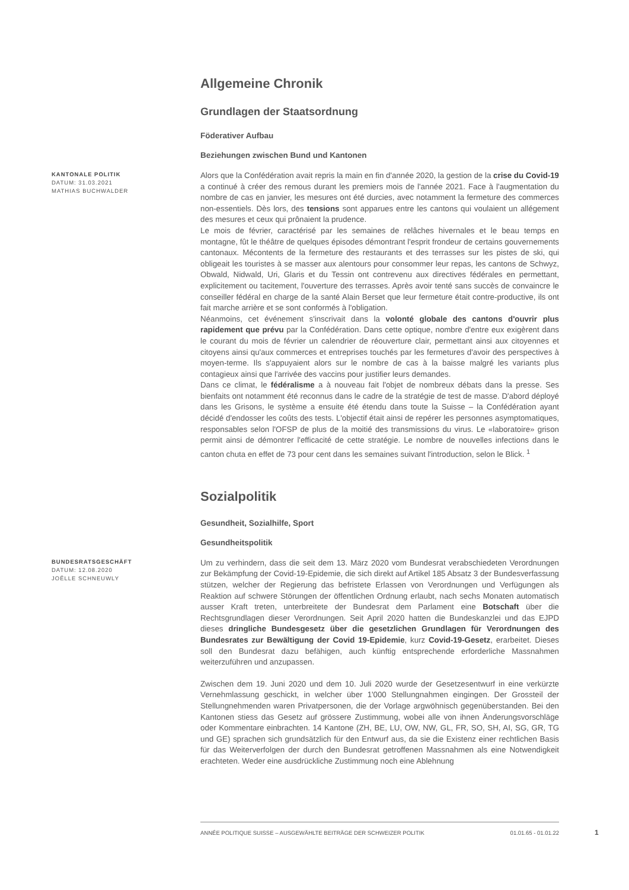Allgemeine Chronik
Grundlagen der Staatsordnung
Föderativer Aufbau
Beziehungen zwischen Bund und Kantonen
KANTONALE POLITIK
DATUM: 31.03.2021
MATHIAS BUCHWALDER
Alors que la Confédération avait repris la main en fin d'année 2020, la gestion de la crise du Covid-19 a continué à créer des remous durant les premiers mois de l'année 2021. Face à l'augmentation du nombre de cas en janvier, les mesures ont été durcies, avec notamment la fermeture des commerces non-essentiels. Dès lors, des tensions sont apparues entre les cantons qui voulaient un allégement des mesures et ceux qui prônaient la prudence.
Le mois de février, caractérisé par les semaines de relâches hivernales et le beau temps en montagne, fût le théâtre de quelques épisodes démontrant l'esprit frondeur de certains gouvernements cantonaux. Mécontents de la fermeture des restaurants et des terrasses sur les pistes de ski, qui obligeait les touristes à se masser aux alentours pour consommer leur repas, les cantons de Schwyz, Obwald, Nidwald, Uri, Glaris et du Tessin ont contrevenu aux directives fédérales en permettant, explicitement ou tacitement, l'ouverture des terrasses. Après avoir tenté sans succès de convaincre le conseiller fédéral en charge de la santé Alain Berset que leur fermeture était contre-productive, ils ont fait marche arrière et se sont conformés à l'obligation.
Néanmoins, cet événement s'inscrivait dans la volonté globale des cantons d'ouvrir plus rapidement que prévu par la Confédération. Dans cette optique, nombre d'entre eux exigèrent dans le courant du mois de février un calendrier de réouverture clair, permettant ainsi aux citoyennes et citoyens ainsi qu'aux commerces et entreprises touchés par les fermetures d'avoir des perspectives à moyen-terme. Ils s'appuyaient alors sur le nombre de cas à la baisse malgré les variants plus contagieux ainsi que l'arrivée des vaccins pour justifier leurs demandes.
Dans ce climat, le fédéralisme a à nouveau fait l'objet de nombreux débats dans la presse. Ses bienfaits ont notamment été reconnus dans le cadre de la stratégie de test de masse. D'abord déployé dans les Grisons, le système a ensuite été étendu dans toute la Suisse – la Confédération ayant décidé d'endosser les coûts des tests. L'objectif était ainsi de repérer les personnes asymptomatiques, responsables selon l'OFSP de plus de la moitié des transmissions du virus. Le «laboratoire» grison permit ainsi de démontrer l'efficacité de cette stratégie. Le nombre de nouvelles infections dans le canton chuta en effet de 73 pour cent dans les semaines suivant l'introduction, selon le Blick. <sup>1</sup>
Sozialpolitik
Gesundheit, Sozialhilfe, Sport
Gesundheitspolitik
BUNDESRATSGESCHÄFT
DATUM: 12.08.2020
JOËLLE SCHNEUWLY
Um zu verhindern, dass die seit dem 13. März 2020 vom Bundesrat verabschiedeten Verordnungen zur Bekämpfung der Covid-19-Epidemie, die sich direkt auf Artikel 185 Absatz 3 der Bundesverfassung stützen, welcher der Regierung das befristete Erlassen von Verordnungen und Verfügungen als Reaktion auf schwere Störungen der öffentlichen Ordnung erlaubt, nach sechs Monaten automatisch ausser Kraft treten, unterbreitete der Bundesrat dem Parlament eine Botschaft über die Rechtsgrundlagen dieser Verordnungen. Seit April 2020 hatten die Bundeskanzlei und das EJPD dieses dringliche Bundesgesetz über die gesetzlichen Grundlagen für Verordnungen des Bundesrates zur Bewältigung der Covid 19-Epidemie, kurz Covid-19-Gesetz, erarbeitet. Dieses soll den Bundesrat dazu befähigen, auch künftig entsprechende erforderliche Massnahmen weiterzuführen und anzupassen.
Zwischen dem 19. Juni 2020 und dem 10. Juli 2020 wurde der Gesetzesentwurf in eine verkürzte Vernehmlassung geschickt, in welcher über 1'000 Stellungnahmen eingingen. Der Grossteil der Stellungnehmenden waren Privatpersonen, die der Vorlage argwöhnisch gegenüberstanden. Bei den Kantonen stiess das Gesetz auf grössere Zustimmung, wobei alle von ihnen Änderungsvorschläge oder Kommentare einbrachten. 14 Kantone (ZH, BE, LU, OW, NW, GL, FR, SO, SH, AI, SG, GR, TG und GE) sprachen sich grundsätzlich für den Entwurf aus, da sie die Existenz einer rechtlichen Basis für das Weiterverfolgen der durch den Bundesrat getroffenen Massnahmen als eine Notwendigkeit erachteten. Weder eine ausdrückliche Zustimmung noch eine Ablehnung
ANNÉE POLITIQUE SUISSE – AUSGEWÄHLTE BEITRÄGE DER SCHWEIZER POLITIK 01.01.65 - 01.01.22
1